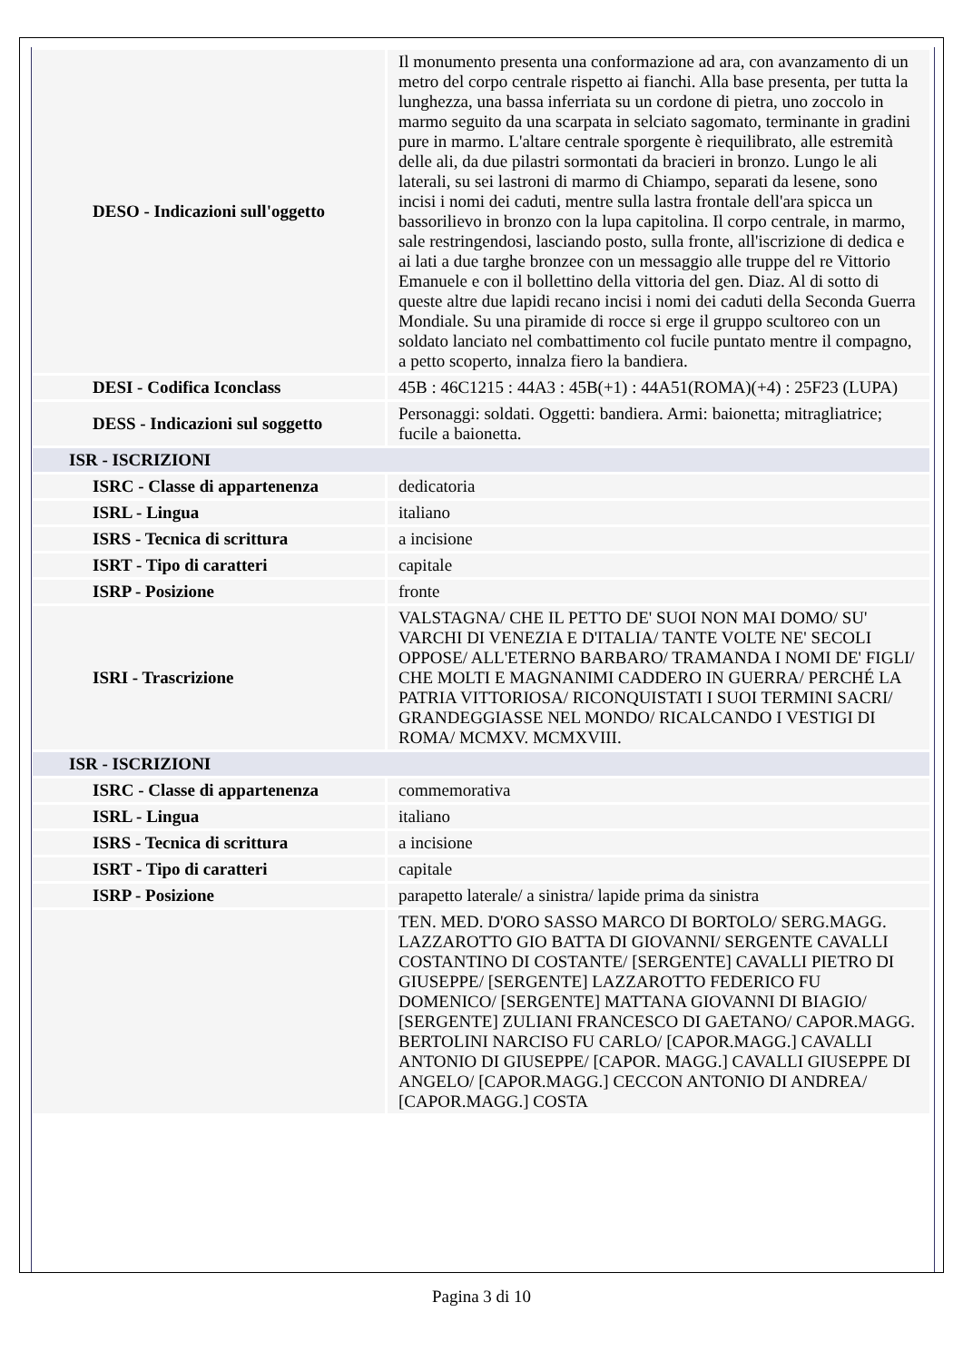| DESO - Indicazioni sull'oggetto | Il monumento presenta una conformazione ad ara, con avanzamento di un metro del corpo centrale rispetto ai fianchi. Alla base presenta, per tutta la lunghezza, una bassa inferriata su un cordone di pietra, uno zoccolo in marmo seguito da una scarpata in selciato sagomato, terminante in gradini pure in marmo. L'altare centrale sporgente è riequilibrato, alle estremità delle ali, da due pilastri sormontati da bracieri in bronzo. Lungo le ali laterali, su sei lastroni di marmo di Chiampo, separati da lesene, sono incisi i nomi dei caduti, mentre sulla lastra frontale dell'ara spicca un bassorilievo in bronzo con la lupa capitolina. Il corpo centrale, in marmo, sale restringendosi, lasciando posto, sulla fronte, all'iscrizione di dedica e ai lati a due targhe bronzee con un messaggio alle truppe del re Vittorio Emanuele e con il bollettino della vittoria del gen. Diaz. Al di sotto di queste altre due lapidi recano incisi i nomi dei caduti della Seconda Guerra Mondiale. Su una piramide di rocce si erge il gruppo scultoreo con un soldato lanciato nel combattimento col fucile puntato mentre il compagno, a petto scoperto, innalza fiero la bandiera. |
| DESI - Codifica Iconclass | 45B : 46C1215 : 44A3 : 45B(+1) : 44A51(ROMA)(+4) : 25F23 (LUPA) |
| DESS - Indicazioni sul soggetto | Personaggi: soldati. Oggetti: bandiera. Armi: baionetta; mitragliatrice; fucile a baionetta. |
| ISR - ISCRIZIONI | |
| ISRC - Classe di appartenenza | dedicatoria |
| ISRL - Lingua | italiano |
| ISRS - Tecnica di scrittura | a incisione |
| ISRT - Tipo di caratteri | capitale |
| ISRP - Posizione | fronte |
| ISRI - Trascrizione | VALSTAGNA/ CHE IL PETTO DE' SUOI NON MAI DOMO/ SU' VARCHI DI VENEZIA E D'ITALIA/ TANTE VOLTE NE' SECOLI OPPOSE/ ALL'ETERNO BARBARO/ TRAMANDA I NOMI DE' FIGLI/ CHE MOLTI E MAGNANIMI CADDERO IN GUERRA/ PERCHÉ LA PATRIA VITTORIOSA/ RICONQUISTATI I SUOI TERMINI SACRI/ GRANDEGGIASSE NEL MONDO/ RICALCANDO I VESTIGI DI ROMA/ MCMXV. MCMXVIII. |
| ISR - ISCRIZIONI | |
| ISRC - Classe di appartenenza | commemorativa |
| ISRL - Lingua | italiano |
| ISRS - Tecnica di scrittura | a incisione |
| ISRT - Tipo di caratteri | capitale |
| ISRP - Posizione | parapetto laterale/ a sinistra/ lapide prima da sinistra |
| | TEN. MED. D'ORO SASSO MARCO DI BORTOLO/ SERG.MAGG. LAZZAROTTO GIO BATTA DI GIOVANNI/ SERGENTE CAVALLI COSTANTINO DI COSTANTE/ [SERGENTE] CAVALLI PIETRO DI GIUSEPPE/ [SERGENTE] LAZZAROTTO FEDERICO FU DOMENICO/ [SERGENTE] MATTANA GIOVANNI DI BIAGIO/ [SERGENTE] ZULIANI FRANCESCO DI GAETANO/ CAPOR.MAGG. BERTOLINI NARCISO FU CARLO/ [CAPOR.MAGG.] CAVALLI ANTONIO DI GIUSEPPE/ [CAPOR. MAGG.] CAVALLI GIUSEPPE DI ANGELO/ [CAPOR.MAGG.] CECCON ANTONIO DI ANDREA/ [CAPOR.MAGG.] COSTA |
Pagina 3 di 10